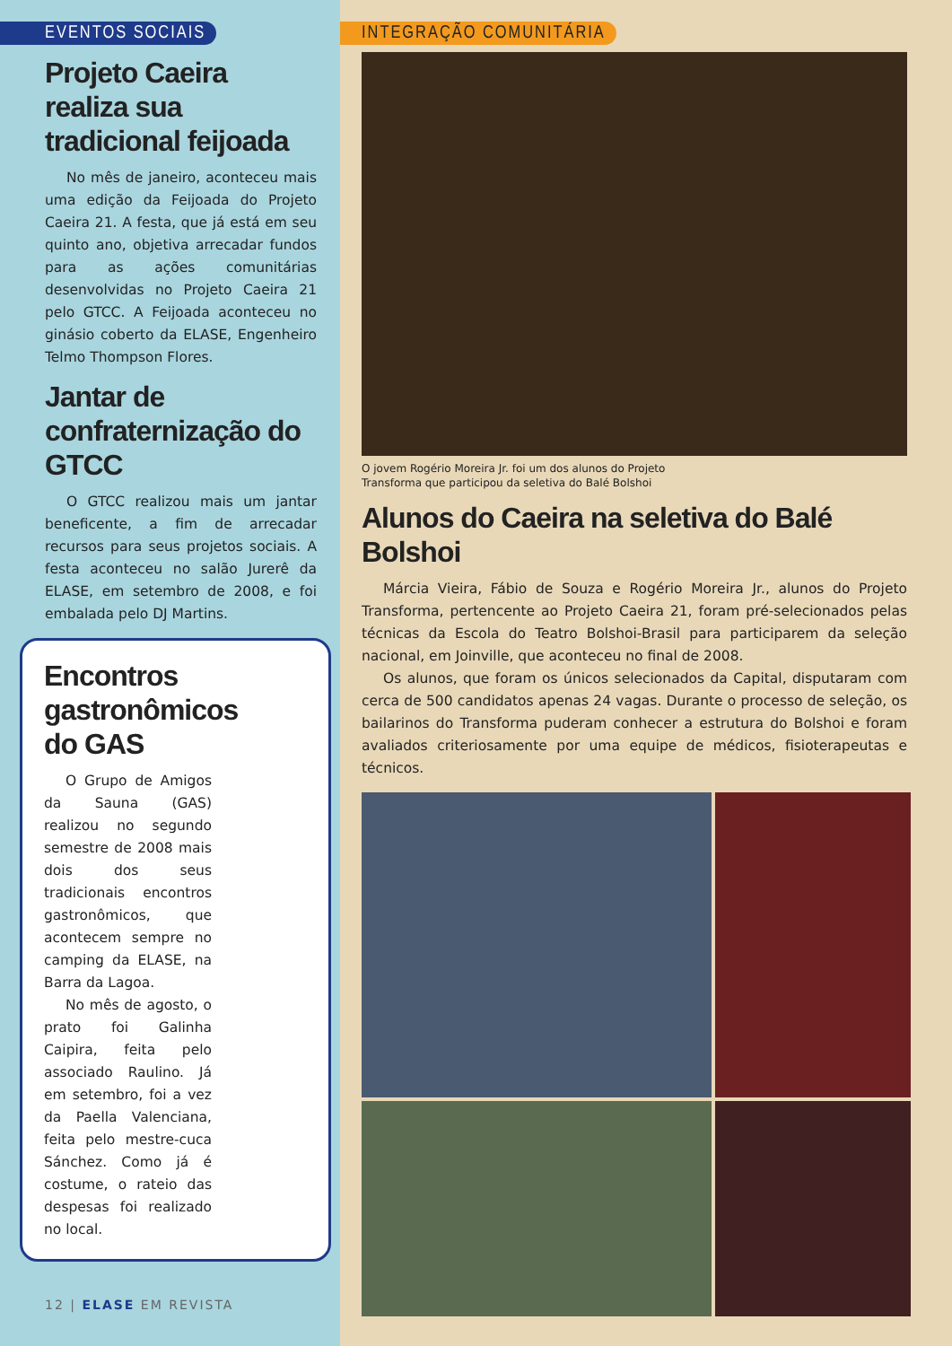EVENTOS SOCIAIS
Projeto Caeira realiza sua tradicional feijoada
No mês de janeiro, aconteceu mais uma edição da Feijoada do Projeto Caeira 21. A festa, que já está em seu quinto ano, objetiva arrecadar fundos para as ações comunitárias desenvolvidas no Projeto Caeira 21 pelo GTCC. A Feijoada aconteceu no ginásio coberto da ELASE, Engenheiro Telmo Thompson Flores.
Jantar de confraternização do GTCC
O GTCC realizou mais um jantar beneficente, a fim de arrecadar recursos para seus projetos sociais. A festa aconteceu no salão Jurerê da ELASE, em setembro de 2008, e foi embalada pelo DJ Martins.
Encontros gastronômicos do GAS
O Grupo de Amigos da Sauna (GAS) realizou no segundo semestre de 2008 mais dois dos seus tradicionais encontros gastronômicos, que acontecem sempre no camping da ELASE, na Barra da Lagoa.
No mês de agosto, o prato foi Galinha Caipira, feita pelo associado Raulino. Já em setembro, foi a vez da Paella Valenciana, feita pelo mestre-cuca Sánchez. Como já é costume, o rateio das despesas foi realizado no local.
12 | ELASE EM REVISTA
INTEGRAÇÃO COMUNITÁRIA
O jovem Rogério Moreira Jr. foi um dos alunos do Projeto
Transforma que participou da seletiva do Balé Bolshoi
Alunos do Caeira na seletiva do Balé Bolshoi
Márcia Vieira, Fábio de Souza e Rogério Moreira Jr., alunos do Projeto Transforma, pertencente ao Projeto Caeira 21, foram pré-selecionados pelas técnicas da Escola do Teatro Bolshoi-Brasil para participarem da seleção nacional, em Joinville, que aconteceu no final de 2008.
Os alunos, que foram os únicos selecionados da Capital, disputaram com cerca de 500 candidatos apenas 24 vagas. Durante o processo de seleção, os bailarinos do Transforma puderam conhecer a estrutura do Bolshoi e foram avaliados criteriosamente por uma equipe de médicos, fisioterapeutas e técnicos.